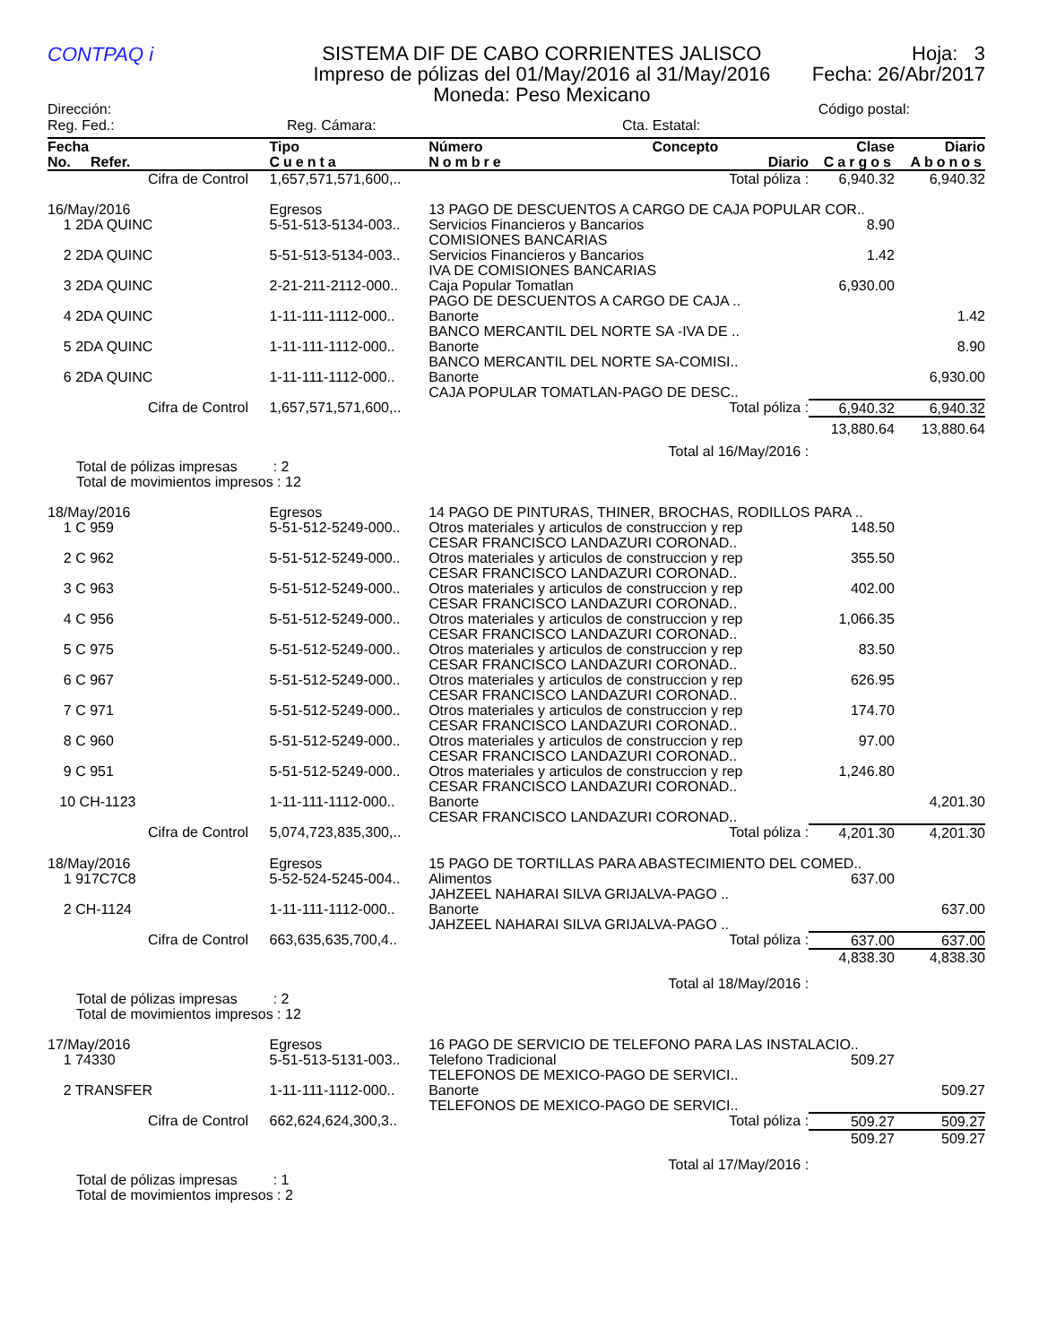CONTPAQ i
SISTEMA DIF DE CABO CORRIENTES JALISCO
Impreso de pólizas del 01/May/2016 al 31/May/2016
Moneda: Peso Mexicano
Hoja: 3
Fecha: 26/Abr/2017
Dirección: Código postal:
Reg. Fed.: Reg. Cámara: Cta. Estatal:
| Fecha No. Refer. | | Tipo Cuenta | Número Nombre | Concepto Diario | Clase Cargos | Diario Abonos |
| --- | --- | --- | --- | --- | --- | --- |
| | Cifra de Control | 1,657,571,571,600,.. | | Total póliza : | 6,940.32 | 6,940.32 |
| 16/May/2016 | | Egresos | 13 PAGO DE DESCUENTOS A CARGO DE CAJA POPULAR COR.. | | | |
| 1 2DA QUINC | | 5-51-513-5134-003.. | Servicios Financieros y Bancarios COMISIONES BANCARIAS | | 8.90 | |
| 2 2DA QUINC | | 5-51-513-5134-003.. | Servicios Financieros y Bancarios IVA DE COMISIONES BANCARIAS | | 1.42 | |
| 3 2DA QUINC | | 2-21-211-2112-000.. | Caja Popular Tomatlan PAGO DE DESCUENTOS A CARGO DE CAJA .. | | 6,930.00 | |
| 4 2DA QUINC | | 1-11-111-1112-000.. | Banorte BANCO MERCANTIL DEL NORTE SA -IVA DE .. | | | 1.42 |
| 5 2DA QUINC | | 1-11-111-1112-000.. | Banorte BANCO MERCANTIL DEL NORTE SA-COMISI.. | | | 8.90 |
| 6 2DA QUINC | | 1-11-111-1112-000.. | Banorte CAJA POPULAR TOMATLAN-PAGO DE DESC.. | | | 6,930.00 |
| | Cifra de Control | 1,657,571,571,600,.. | | Total póliza : | 6,940.32 | 6,940.32 |
| | | | | Total al 16/May/2016 : | 13,880.64 | 13,880.64 |
| Total de pólizas impresas : 2 Total de movimientos impresos : 12 | | | | | | |
| 18/May/2016 | | Egresos | 14 PAGO DE PINTURAS, THINER, BROCHAS, RODILLOS PARA .. | | | |
| 1 C 959 | | 5-51-512-5249-000.. | Otros materiales y articulos de construccion y rep CESAR FRANCISCO LANDAZURI CORONAD.. | | 148.50 | |
| 2 C 962 | | 5-51-512-5249-000.. | Otros materiales y articulos de construccion y rep CESAR FRANCISCO LANDAZURI CORONAD.. | | 355.50 | |
| 3 C 963 | | 5-51-512-5249-000.. | Otros materiales y articulos de construccion y rep CESAR FRANCISCO LANDAZURI CORONAD.. | | 402.00 | |
| 4 C 956 | | 5-51-512-5249-000.. | Otros materiales y articulos de construccion y rep CESAR FRANCISCO LANDAZURI CORONAD.. | | 1,066.35 | |
| 5 C 975 | | 5-51-512-5249-000.. | Otros materiales y articulos de construccion y rep CESAR FRANCISCO LANDAZURI CORONAD.. | | 83.50 | |
| 6 C 967 | | 5-51-512-5249-000.. | Otros materiales y articulos de construccion y rep CESAR FRANCISCO LANDAZURI CORONAD.. | | 626.95 | |
| 7 C 971 | | 5-51-512-5249-000.. | Otros materiales y articulos de construccion y rep CESAR FRANCISCO LANDAZURI CORONAD.. | | 174.70 | |
| 8 C 960 | | 5-51-512-5249-000.. | Otros materiales y articulos de construccion y rep CESAR FRANCISCO LANDAZURI CORONAD.. | | 97.00 | |
| 9 C 951 | | 5-51-512-5249-000.. | Otros materiales y articulos de construccion y rep CESAR FRANCISCO LANDAZURI CORONAD.. | | 1,246.80 | |
| 10 CH-1123 | | 1-11-111-1112-000.. | Banorte CESAR FRANCISCO LANDAZURI CORONAD.. | | | 4,201.30 |
| | Cifra de Control | 5,074,723,835,300,.. | | Total póliza : | 4,201.30 | 4,201.30 |
| 18/May/2016 | | Egresos | 15 PAGO DE TORTILLAS PARA ABASTECIMIENTO DEL COMED.. | | | |
| 1 917C7C8 | | 5-52-524-5245-004.. | Alimentos JAHZEEL NAHARAI SILVA GRIJALVA-PAGO .. | | 637.00 | |
| 2 CH-1124 | | 1-11-111-1112-000.. | Banorte JAHZEEL NAHARAI SILVA GRIJALVA-PAGO .. | | | 637.00 |
| | Cifra de Control | 663,635,635,700,4.. | | Total póliza : | 637.00 | 637.00 |
| | | | | Total al 18/May/2016 : | 4,838.30 | 4,838.30 |
| Total de pólizas impresas : 2 Total de movimientos impresos : 12 | | | | | | |
| 17/May/2016 | | Egresos | 16 PAGO DE SERVICIO DE TELEFONO PARA LAS INSTALACIO.. | | | |
| 1 74330 | | 5-51-513-5131-003.. | Telefono Tradicional TELEFONOS DE MEXICO-PAGO DE SERVICI.. | | 509.27 | |
| 2 TRANSFER | | 1-11-111-1112-000.. | Banorte TELEFONOS DE MEXICO-PAGO DE SERVICI.. | | | 509.27 |
| | Cifra de Control | 662,624,624,300,3.. | | Total póliza : | 509.27 | 509.27 |
| | | | | Total al 17/May/2016 : | 509.27 | 509.27 |
| Total de pólizas impresas : 1 Total de movimientos impresos : 2 | | | | | | |